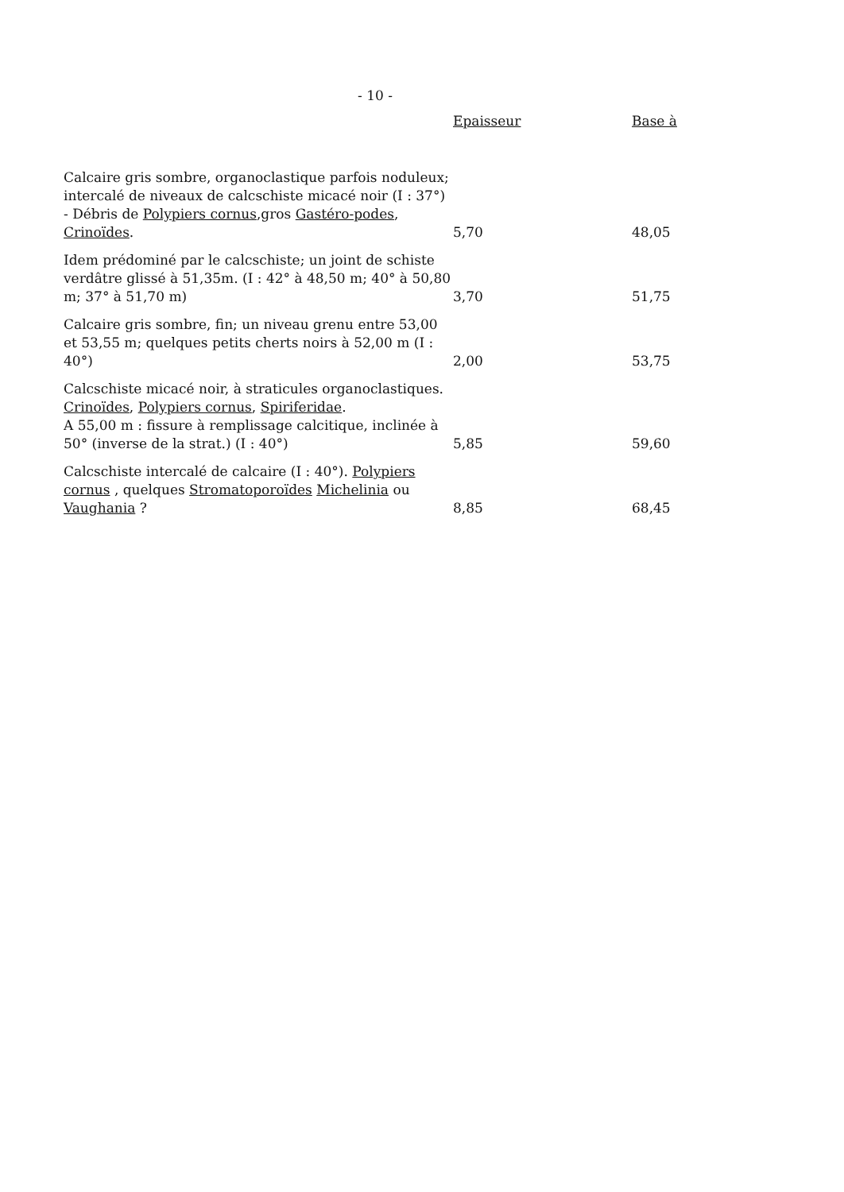- 10 -
| | Epaisseur | Base à |
| --- | --- | --- |
| Calcaire gris sombre, organoclastique parfois noduleux; intercalé de niveaux de calcschiste micacé noir (I : 37°) - Débris de Polypiers cornus ,gros Gastéro-podes , Crinoïdes . | 5,70 | 48,05 |
| Idem prédominé par le calcschiste; un joint de schiste verdâtre glissé à 51,35m. (I : 42° à 48,50 m; 40° à 50,80 m; 37° à 51,70 m) | 3,70 | 51,75 |
| Calcaire gris sombre, fin; un niveau grenu entre 53,00 et 53,55 m; quelques petits cherts noirs à 52,00 m (I : 40°) | 2,00 | 53,75 |
| Calcschiste micacé noir, à straticules organoclastiques. Crinoïdes , Polypiers cornus , Spiriferidae . A 55,00 m : fissure à remplissage calcitique, inclinée à 50° (inverse de la strat.) (I : 40°) | 5,85 | 59,60 |
| Calcschiste intercalé de calcaire (I : 40°). Polypiers cornus , quelques Stromatoporoïdes Michelinia ou Vaughania ? | 8,85 | 68,45 |